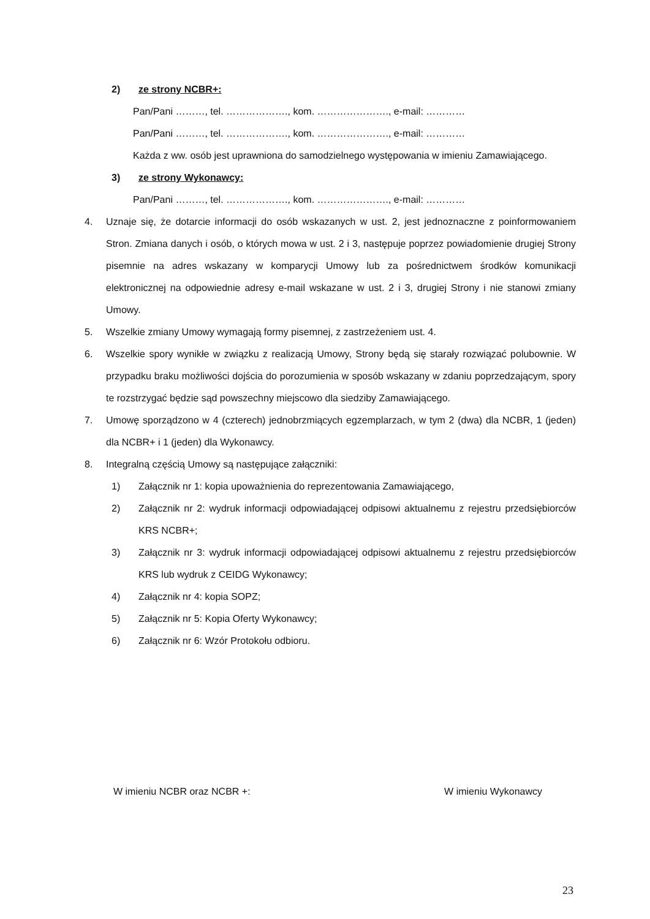2) ze strony NCBR+:
Pan/Pani ………, tel. ………………., kom. …………………., e-mail: …………
Pan/Pani ………, tel. ………………., kom. …………………., e-mail: …………
Każda z ww. osób jest uprawniona do samodzielnego występowania w imieniu Zamawiającego.
3) ze strony Wykonawcy:
Pan/Pani ………, tel. ………………., kom. …………………., e-mail: …………
4. Uznaje się, że dotarcie informacji do osób wskazanych w ust. 2, jest jednoznaczne z poinformowaniem Stron. Zmiana danych i osób, o których mowa w ust. 2 i 3, następuje poprzez powiadomienie drugiej Strony pisemnie na adres wskazany w komparycji Umowy lub za pośrednictwem środków komunikacji elektronicznej na odpowiednie adresy e-mail wskazane w ust. 2 i 3, drugiej Strony i nie stanowi zmiany Umowy.
5. Wszelkie zmiany Umowy wymagają formy pisemnej, z zastrzeżeniem ust. 4.
6. Wszelkie spory wynikłe w związku z realizacją Umowy, Strony będą się starały rozwiązać polubownie. W przypadku braku możliwości dojścia do porozumienia w sposób wskazany w zdaniu poprzedzającym, spory te rozstrzygać będzie sąd powszechny miejscowo dla siedziby Zamawiającego.
7. Umowę sporządzono w 4 (czterech) jednobrzmiących egzemplarzach, w tym 2 (dwa) dla NCBR, 1 (jeden) dla NCBR+ i 1 (jeden) dla Wykonawcy.
8. Integralną częścią Umowy są następujące załączniki:
1) Załącznik nr 1: kopia upoważnienia do reprezentowania Zamawiającego,
2) Załącznik nr 2: wydruk informacji odpowiadającej odpisowi aktualnemu z rejestru przedsiębiorców KRS NCBR+;
3) Załącznik nr 3: wydruk informacji odpowiadającej odpisowi aktualnemu z rejestru przedsiębiorców KRS lub wydruk z CEIDG Wykonawcy;
4) Załącznik nr 4: kopia SOPZ;
5) Załącznik nr 5: Kopia Oferty Wykonawcy;
6) Załącznik nr 6: Wzór Protokołu odbioru.
W imieniu NCBR oraz NCBR +: W imieniu Wykonawcy
23